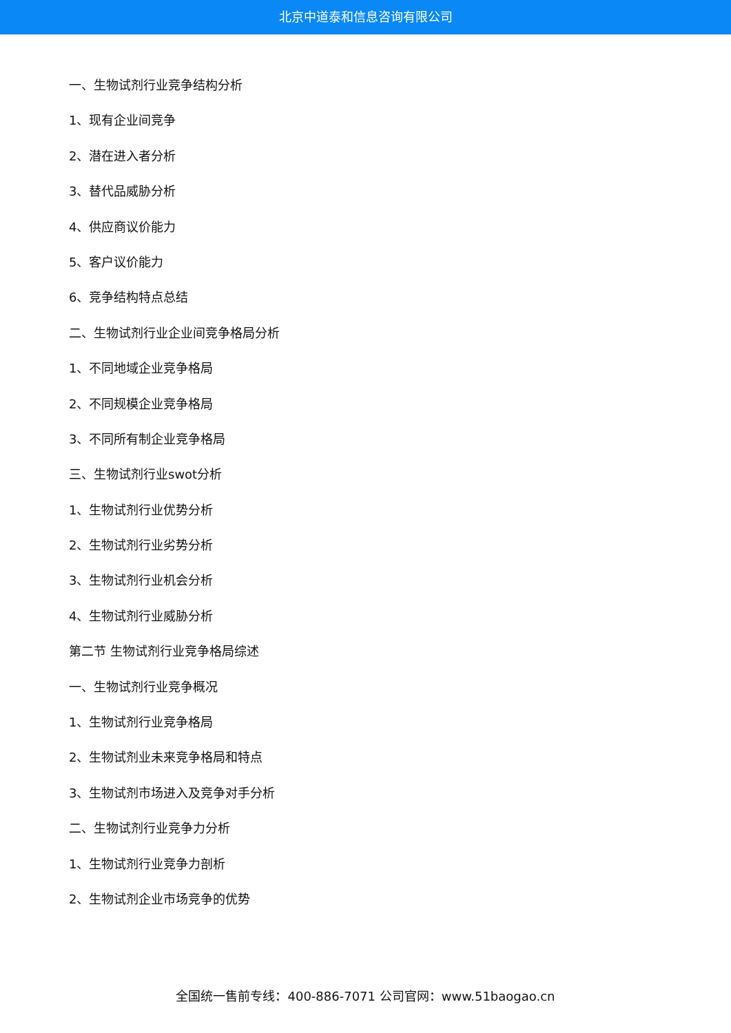北京中道泰和信息咨询有限公司
一、生物试剂行业竞争结构分析
1、现有企业间竞争
2、潜在进入者分析
3、替代品威胁分析
4、供应商议价能力
5、客户议价能力
6、竞争结构特点总结
二、生物试剂行业企业间竞争格局分析
1、不同地域企业竞争格局
2、不同规模企业竞争格局
3、不同所有制企业竞争格局
三、生物试剂行业swot分析
1、生物试剂行业优势分析
2、生物试剂行业劣势分析
3、生物试剂行业机会分析
4、生物试剂行业威胁分析
第二节 生物试剂行业竞争格局综述
一、生物试剂行业竞争概况
1、生物试剂行业竞争格局
2、生物试剂业未来竞争格局和特点
3、生物试剂市场进入及竞争对手分析
二、生物试剂行业竞争力分析
1、生物试剂行业竞争力剖析
2、生物试剂企业市场竞争的优势
全国统一售前专线：400-886-7071 公司官网：www.51baogao.cn